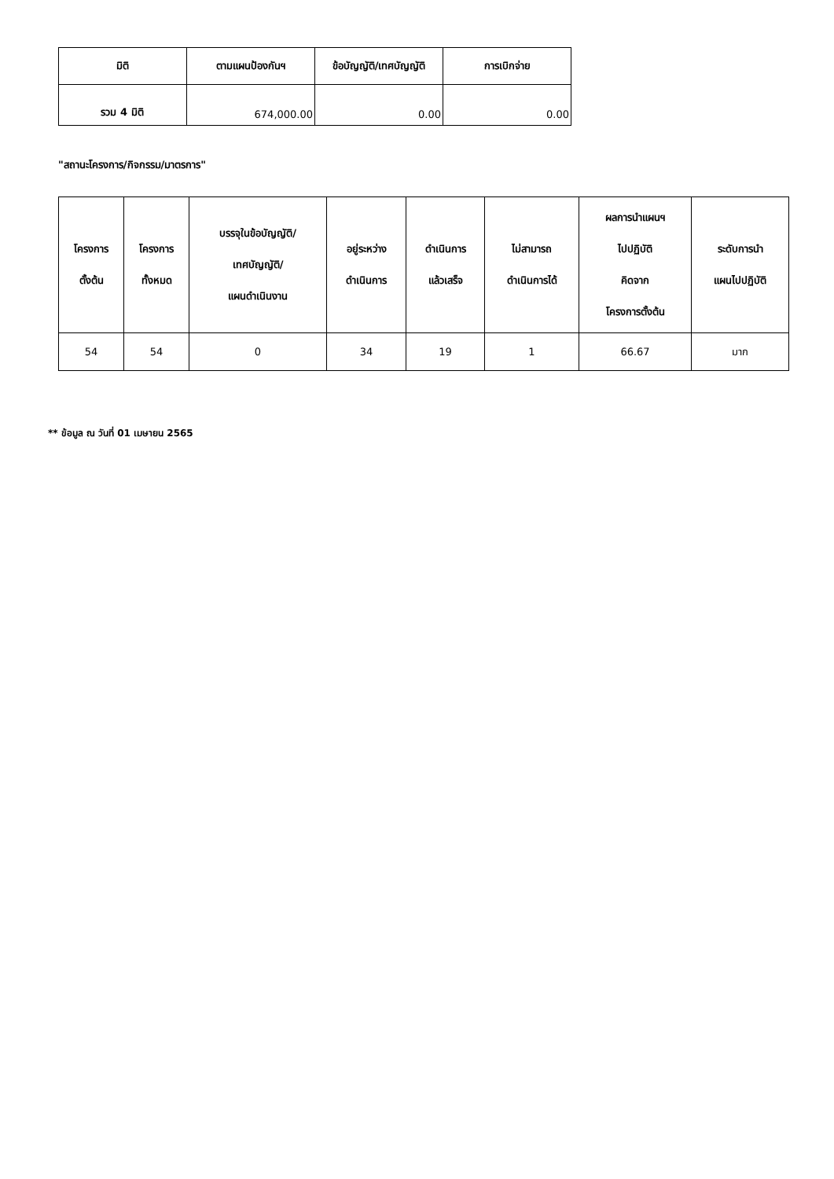| มิติ | ตามแผนป้องกันฯ | ข้อบัญญัติ/เทศบัญญัติ | การเบิกจ่าย |
| --- | --- | --- | --- |
| รวม 4 มิติ | 674,000.00 | 0.00 | 0.00 |
"สถานะโครงการ/กิจกรรม/มาตรการ"
| โครงการ ตั้งต้น | โครงการ ทั้งหมด | บรรจุในข้อบัญญัติ/ เทศบัญญัติ/ แผนดำเนินงาน | อยู่ระหว่าง ดำเนินการ | ดำเนินการ แล้วเสร็จ | ไม่สามารถ ดำเนินการได้ | ผลการนำแผนฯ ไปปฏิบัติ คิดจาก โครงการตั้งต้น | ระดับการนำ แผนไปปฏิบัติ |
| --- | --- | --- | --- | --- | --- | --- | --- |
| 54 | 54 | 0 | 34 | 19 | 1 | 66.67 | มาก |
** ข้อมูล ณ วันที่ 01 เมษายน 2565